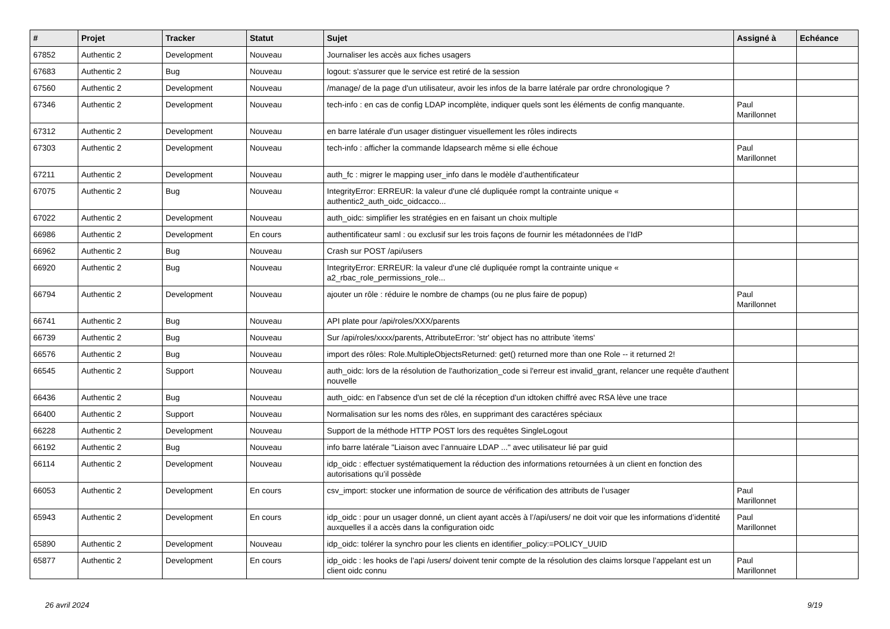| # | Projet | Tracker | Statut | Sujet | Assigné à | Echéance |
| --- | --- | --- | --- | --- | --- | --- |
| 67852 | Authentic 2 | Development | Nouveau | Journaliser les accès aux fiches usagers | | |
| 67683 | Authentic 2 | Bug | Nouveau | logout: s'assurer que le service est retiré de la session | | |
| 67560 | Authentic 2 | Development | Nouveau | /manage/ de la page d'un utilisateur, avoir les infos de la barre latérale par ordre chronologique ? | | |
| 67346 | Authentic 2 | Development | Nouveau | tech-info : en cas de config LDAP incomplète, indiquer quels sont les éléments de config manquante. | Paul Marillonnet | |
| 67312 | Authentic 2 | Development | Nouveau | en barre latérale d'un usager distinguer visuellement les rôles indirects | | |
| 67303 | Authentic 2 | Development | Nouveau | tech-info : afficher la commande ldapsearch même si elle échoue | Paul Marillonnet | |
| 67211 | Authentic 2 | Development | Nouveau | auth_fc : migrer le mapping user_info dans le modèle d’authentificateur | | |
| 67075 | Authentic 2 | Bug | Nouveau | IntegrityError: ERREUR: la valeur d'une clé dupliquée rompt la contrainte unique « authentic2_auth_oidc_oidcacco... | | |
| 67022 | Authentic 2 | Development | Nouveau | auth_oidc: simplifier les stratégies en en faisant un choix multiple | | |
| 66986 | Authentic 2 | Development | En cours | authentificateur saml : ou exclusif sur les trois façons de fournir les métadonnées de l’IdP | | |
| 66962 | Authentic 2 | Bug | Nouveau | Crash sur POST /api/users | | |
| 66920 | Authentic 2 | Bug | Nouveau | IntegrityError: ERREUR: la valeur d'une clé dupliquée rompt la contrainte unique « a2_rbac_role_permissions_role... | | |
| 66794 | Authentic 2 | Development | Nouveau | ajouter un rôle : réduire le nombre de champs (ou ne plus faire de popup) | Paul Marillonnet | |
| 66741 | Authentic 2 | Bug | Nouveau | API plate pour /api/roles/XXX/parents | | |
| 66739 | Authentic 2 | Bug | Nouveau | Sur /api/roles/xxxx/parents, AttributeError: 'str' object has no attribute 'items' | | |
| 66576 | Authentic 2 | Bug | Nouveau | import des rôles: Role.MultipleObjectsReturned: get() returned more than one Role -- it returned 2! | | |
| 66545 | Authentic 2 | Support | Nouveau | auth_oidc: lors de la résolution de l'authorization_code si l'erreur est invalid_grant, relancer une requête d'authent nouvelle | | |
| 66436 | Authentic 2 | Bug | Nouveau | auth_oidc: en l'absence d'un set de clé la réception d'un idtoken chiffré avec RSA lève une trace | | |
| 66400 | Authentic 2 | Support | Nouveau | Normalisation sur les noms des rôles, en supprimant des caractéres spéciaux | | |
| 66228 | Authentic 2 | Development | Nouveau | Support de la méthode HTTP POST lors des requêtes SingleLogout | | |
| 66192 | Authentic 2 | Bug | Nouveau | info barre latérale "Liaison avec l’annuaire LDAP ..." avec utilisateur lié par guid | | |
| 66114 | Authentic 2 | Development | Nouveau | idp_oidc : effectuer systématiquement la réduction des informations retournées à un client en fonction des autorisations qu’il possède | | |
| 66053 | Authentic 2 | Development | En cours | csv_import: stocker une information de source de vérification des attributs de l’usager | Paul Marillonnet | |
| 65943 | Authentic 2 | Development | En cours | idp_oidc : pour un usager donné, un client ayant accès à l’/api/users/ ne doit voir que les informations d’identité auxquelles il a accès dans la configuration oidc | Paul Marillonnet | |
| 65890 | Authentic 2 | Development | Nouveau | idp_oidc: tolérer la synchro pour les clients en identifier_policy:=POLICY_UUID | | |
| 65877 | Authentic 2 | Development | En cours | idp_oidc : les hooks de l’api /users/ doivent tenir compte de la résolution des claims lorsque l’appelant est un client oidc connu | Paul Marillonnet | |
26 avril 2024 9/19